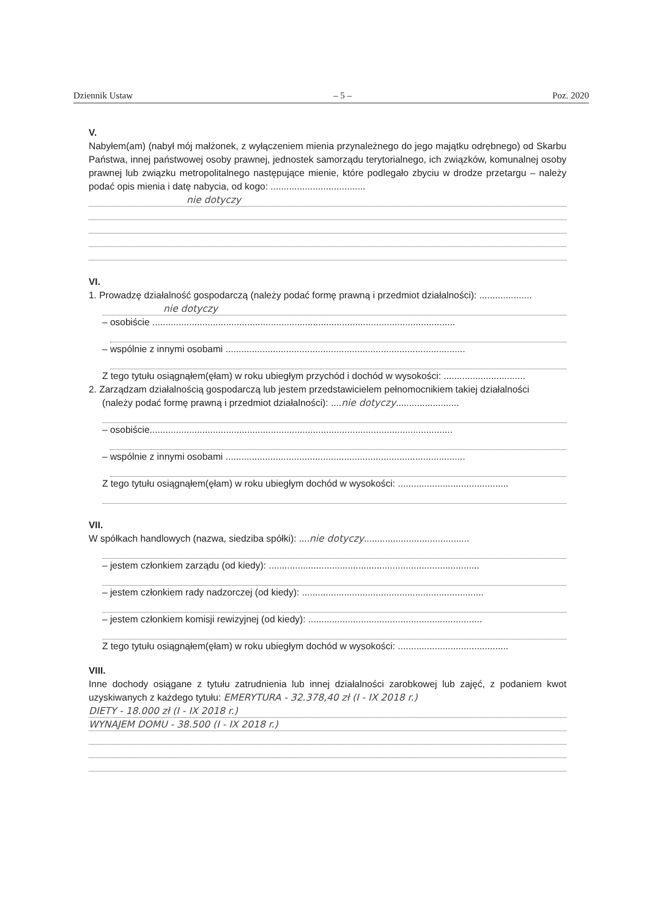Dziennik Ustaw – 5 – Poz. 2020
V.
Nabyłem(am) (nabył mój małżonek, z wyłączeniem mienia przynależnego do jego majątku odrębnego) od Skarbu Państwa, innej państwowej osoby prawnej, jednostek samorządu terytorialnego, ich związków, komunalnej osoby prawnej lub związku metropolitalnego następujące mienie, które podlegało zbyciu w drodze przetargu – należy podać opis mienia i datę nabycia, od kogo: ....................................
nie dotyczy
VI.
1. Prowadzę działalność gospodarczą (należy podać formę prawną i przedmiot działalności): ....................
nie dotyczy
– osobiście ...................................................................................................................
– wspólnie z innymi osobami ...........................................................................................
Z tego tytułu osiągnąłem(ęłam) w roku ubiegłym przychód i dochód w wysokości: ...............................
2. Zarządzam działalnością gospodarczą lub jestem przedstawicielem pełnomocnikiem takiej działalności
(należy podać formę prawną i przedmiot działalności): ....nie dotyczy........................
– osobiście...................................................................................................................
– wspólnie z innymi osobami ...........................................................................................
Z tego tytułu osiągnąłem(ęłam) w roku ubiegłym dochód w wysokości: ..........................................
VII.
W spółkach handlowych (nazwa, siedziba spółki): ....nie dotyczy........................................
– jestem członkiem zarządu (od kiedy): ................................................................................
– jestem członkiem rady nadzorczej (od kiedy): .....................................................................
– jestem członkiem komisji rewizyjnej (od kiedy): ..................................................................
Z tego tytułu osiągnąłem(ęłam) w roku ubiegłym dochód w wysokości: ..........................................
VIII.
Inne dochody osiągane z tytułu zatrudnienia lub innej działalności zarobkowej lub zajęć, z podaniem kwot uzyskiwanych z każdego tytułu: EMERYTURA - 32.378,40 zł (I - IX 2018 r.)
DIETY - 18.000 zł (I - IX 2018 r.)
WYNAJEM DOMU - 38.500 (I - IX 2018 r.)